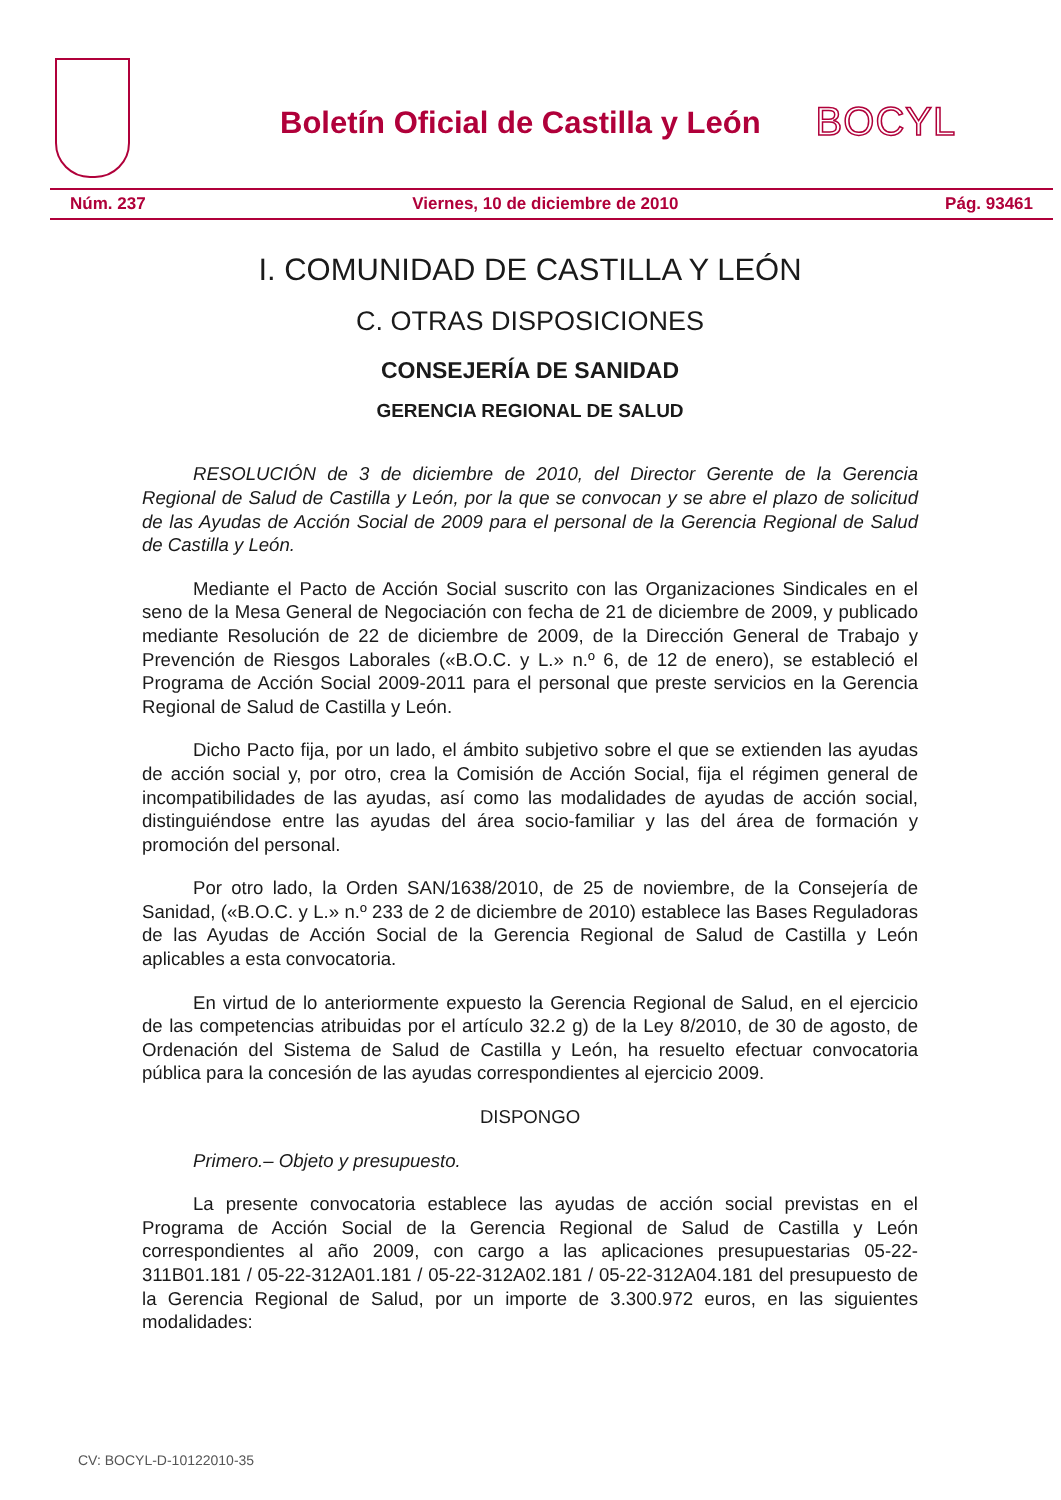Boletín Oficial de Castilla y León
BOCYL
Núm. 237 Viernes, 10 de diciembre de 2010 Pág. 93461
I. COMUNIDAD DE CASTILLA Y LEÓN
C. OTRAS DISPOSICIONES
CONSEJERÍA DE SANIDAD
GERENCIA REGIONAL DE SALUD
RESOLUCIÓN de 3 de diciembre de 2010, del Director Gerente de la Gerencia Regional de Salud de Castilla y León, por la que se convocan y se abre el plazo de solicitud de las Ayudas de Acción Social de 2009 para el personal de la Gerencia Regional de Salud de Castilla y León.
Mediante el Pacto de Acción Social suscrito con las Organizaciones Sindicales en el seno de la Mesa General de Negociación con fecha de 21 de diciembre de 2009, y publicado mediante Resolución de 22 de diciembre de 2009, de la Dirección General de Trabajo y Prevención de Riesgos Laborales («B.O.C. y L.» n.º 6, de 12 de enero), se estableció el Programa de Acción Social 2009-2011 para el personal que preste servicios en la Gerencia Regional de Salud de Castilla y León.
Dicho Pacto fija, por un lado, el ámbito subjetivo sobre el que se extienden las ayudas de acción social y, por otro, crea la Comisión de Acción Social, fija el régimen general de incompatibilidades de las ayudas, así como las modalidades de ayudas de acción social, distinguiéndose entre las ayudas del área socio-familiar y las del área de formación y promoción del personal.
Por otro lado, la Orden SAN/1638/2010, de 25 de noviembre, de la Consejería de Sanidad, («B.O.C. y L.» n.º 233 de 2 de diciembre de 2010) establece las Bases Reguladoras de las Ayudas de Acción Social de la Gerencia Regional de Salud de Castilla y León aplicables a esta convocatoria.
En virtud de lo anteriormente expuesto la Gerencia Regional de Salud, en el ejercicio de las competencias atribuidas por el artículo 32.2 g) de la Ley 8/2010, de 30 de agosto, de Ordenación del Sistema de Salud de Castilla y León, ha resuelto efectuar convocatoria pública para la concesión de las ayudas correspondientes al ejercicio 2009.
DISPONGO
Primero.– Objeto y presupuesto.
La presente convocatoria establece las ayudas de acción social previstas en el Programa de Acción Social de la Gerencia Regional de Salud de Castilla y León correspondientes al año 2009, con cargo a las aplicaciones presupuestarias 05-22-311B01.181 / 05-22-312A01.181 / 05-22-312A02.181 / 05-22-312A04.181 del presupuesto de la Gerencia Regional de Salud, por un importe de 3.300.972 euros, en las siguientes modalidades:
CV: BOCYL-D-10122010-35